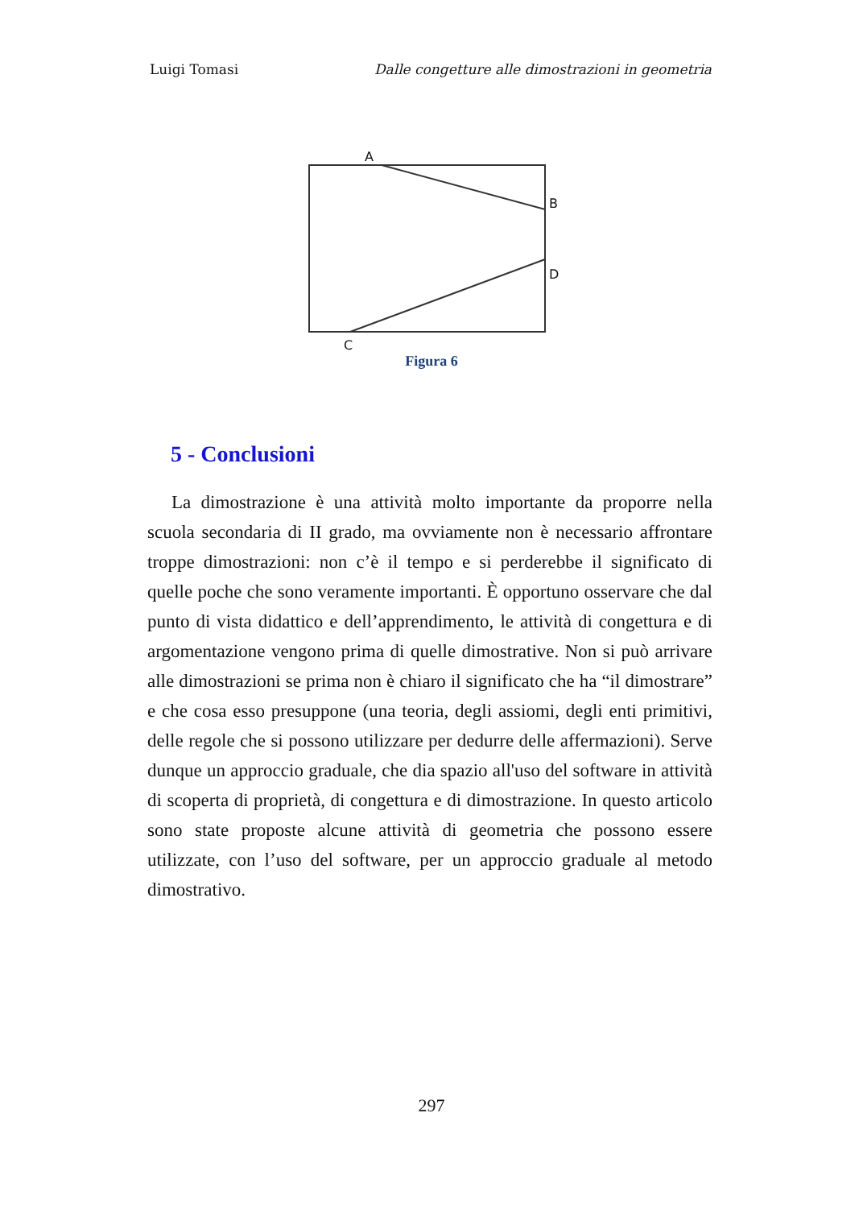Luigi Tomasi Dalle congetture alle dimostrazioni in geometria
A
B
D
C
Figura 6
5 - Conclusioni
La dimostrazione è una attività molto importante da proporre nella scuola secondaria di II grado, ma ovviamente non è necessario affrontare troppe dimostrazioni: non c’è il tempo e si perderebbe il significato di quelle poche che sono veramente importanti. È opportuno osservare che dal punto di vista didattico e dell’apprendimento, le attività di congettura e di argomentazione vengono prima di quelle dimostrative. Non si può arrivare alle dimostrazioni se prima non è chiaro il significato che ha “il dimostrare” e che cosa esso presuppone (una teoria, degli assiomi, degli enti primitivi, delle regole che si possono utilizzare per dedurre delle affermazioni). Serve dunque un approccio graduale, che dia spazio all'uso del software in attività di scoperta di proprietà, di congettura e di dimostrazione. In questo articolo sono state proposte alcune attività di geometria che possono essere utilizzate, con l’uso del software, per un approccio graduale al metodo dimostrativo.
297